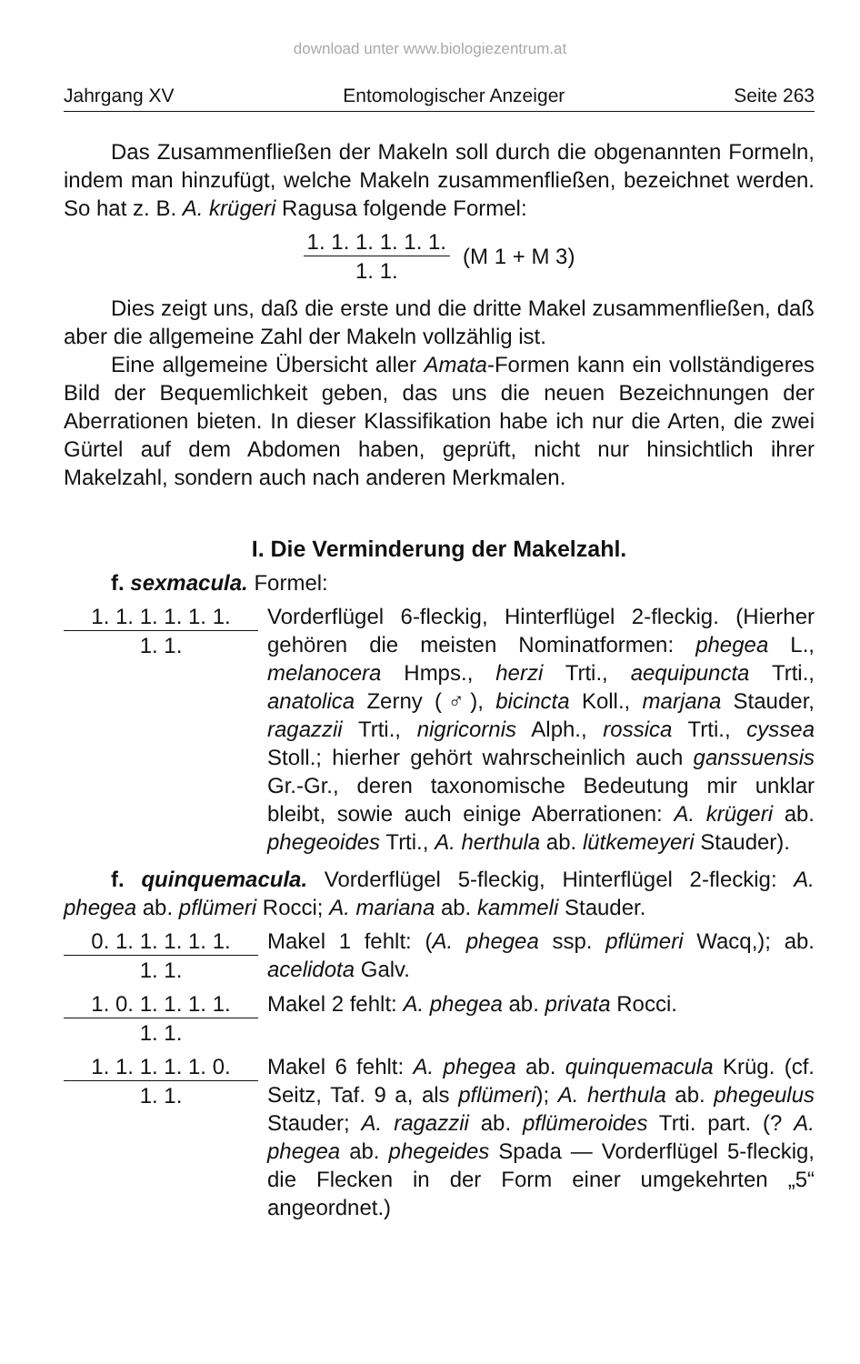download unter www.biologiezentrum.at
Jahrgang XV Entomologischer Anzeiger Seite 263
Das Zusammenfließen der Makeln soll durch die obgenannten Formeln, indem man hinzufügt, welche Makeln zusammenfließen, bezeichnet werden. So hat z. B. A. krügeri Ragusa folgende Formel:
1. 1. 1. 1. 1. 1. 1. 1. (M 1 + M 3)
Dies zeigt uns, daß die erste und die dritte Makel zusammenfließen, daß aber die allgemeine Zahl der Makeln vollzählig ist.
Eine allgemeine Übersicht aller Amata-Formen kann ein vollständigeres Bild der Bequemlichkeit geben, das uns die neuen Bezeichnungen der Aberrationen bieten. In dieser Klassifikation habe ich nur die Arten, die zwei Gürtel auf dem Abdomen haben, geprüft, nicht nur hinsichtlich ihrer Makelzahl, sondern auch nach anderen Merkmalen.
I. Die Verminderung der Makelzahl.
f. sexmacula. Formel:
1. 1. 1. 1. 1. 1.
1. 1.
Vorderflügel 6-fleckig, Hinterflügel 2-fleckig. (Hierher gehören die meisten Nominatformen: phegea L., melanocera Hmps., herzi Trti., aequipuncta Trti., anatolica Zerny (♂), bicincta Koll., marjana Stauder, ragazzii Trti., nigricornis Alph., rossica Trti., cyssea Stoll.; hierher gehört wahrscheinlich auch ganssuensis Gr.-Gr., deren taxonomische Bedeutung mir unklar bleibt, sowie auch einige Aberrationen: A. krügeri ab. phegeoides Trti., A. herthula ab. lütkemeyeri Stauder).
f. quinquemacula. Vorderflügel 5-fleckig, Hinterflügel 2-fleckig: A. phegea ab. pflümeri Rocci; A. mariana ab. kammeli Stauder.
0. 1. 1. 1. 1. 1.
1. 1.
Makel 1 fehlt: (A. phegea ssp. pflümeri Wacq,); ab. acelidota Galv.
1. 0. 1. 1. 1. 1.
1. 1.
Makel 2 fehlt: A. phegea ab. privata Rocci.
1. 1. 1. 1. 1. 0.
1. 1.
Makel 6 fehlt: A. phegea ab. quinquemacula Krüg. (cf. Seitz, Taf. 9 a, als pflümeri); A. herthula ab. phegeulus Stauder; A. ragazzii ab. pflümeroides Trti. part. (? A. phegea ab. phegeides Spada — Vorderflügel 5-fleckig, die Flecken in der Form einer umgekehrten „5“ angeordnet.)